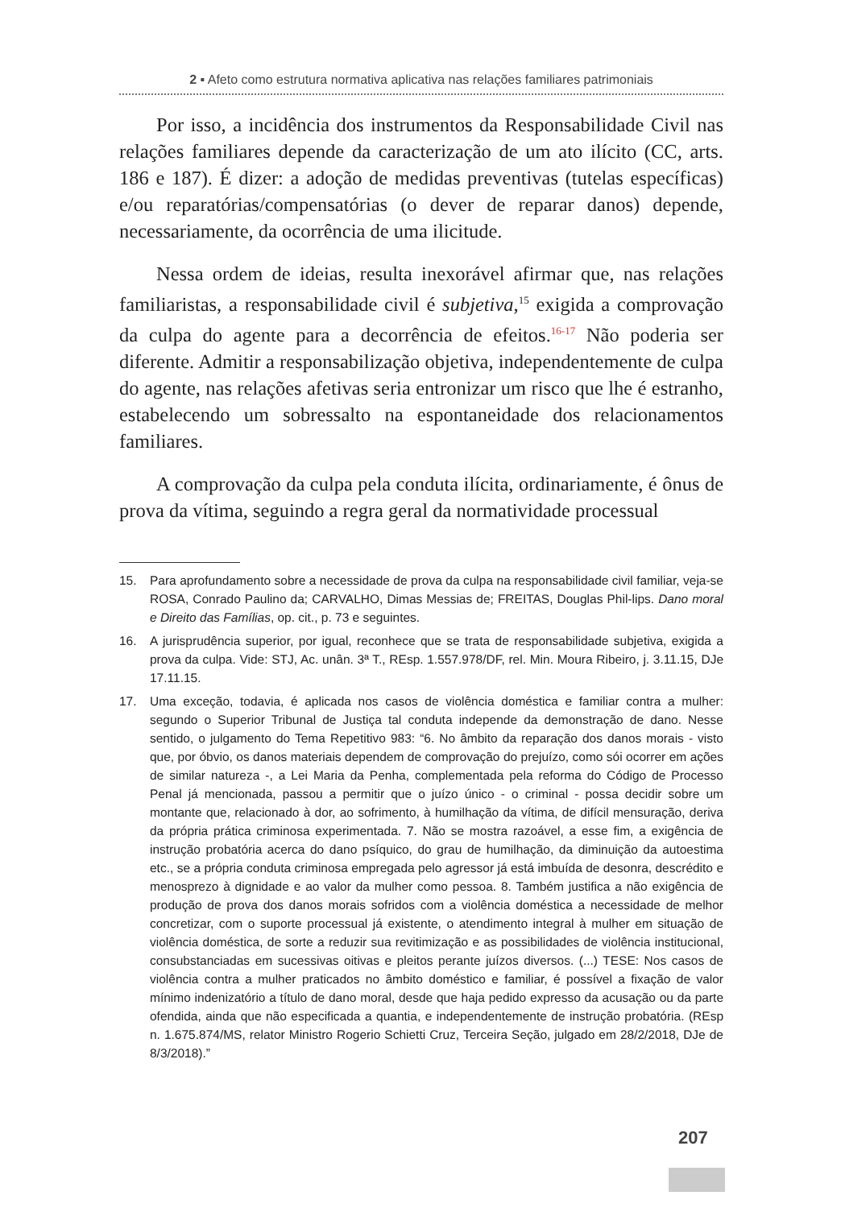2 ▪ Afeto como estrutura normativa aplicativa nas relações familiares patrimoniais
Por isso, a incidência dos instrumentos da Responsabilidade Civil nas relações familiares depende da caracterização de um ato ilícito (CC, arts. 186 e 187). É dizer: a adoção de medidas preventivas (tutelas específicas) e/ou reparatórias/compensatórias (o dever de reparar danos) depende, necessariamente, da ocorrência de uma ilicitude.
Nessa ordem de ideias, resulta inexorável afirmar que, nas relações familiaristas, a responsabilidade civil é subjetiva,<sup>15</sup> exigida a comprovação da culpa do agente para a decorrência de efeitos.<sup>16-17</sup> Não poderia ser diferente. Admitir a responsabilização objetiva, independentemente de culpa do agente, nas relações afetivas seria entronizar um risco que lhe é estranho, estabelecendo um sobressalto na espontaneidade dos relacionamentos familiares.
A comprovação da culpa pela conduta ilícita, ordinariamente, é ônus de prova da vítima, seguindo a regra geral da normatividade processual
15. Para aprofundamento sobre a necessidade de prova da culpa na responsabilidade civil familiar, veja-se ROSA, Conrado Paulino da; CARVALHO, Dimas Messias de; FREITAS, Douglas Phil-lips. Dano moral e Direito das Famílias, op. cit., p. 73 e seguintes.
16. A jurisprudência superior, por igual, reconhece que se trata de responsabilidade subjetiva, exigida a prova da culpa. Vide: STJ, Ac. unân. 3ª T., REsp. 1.557.978/DF, rel. Min. Moura Ribeiro, j. 3.11.15, DJe 17.11.15.
17. Uma exceção, todavia, é aplicada nos casos de violência doméstica e familiar contra a mulher: segundo o Superior Tribunal de Justiça tal conduta independe da demonstração de dano. Nesse sentido, o julgamento do Tema Repetitivo 983: “6. No âmbito da reparação dos danos morais - visto que, por óbvio, os danos materiais dependem de comprovação do prejuízo, como sói ocorrer em ações de similar natureza -, a Lei Maria da Penha, complementada pela reforma do Código de Processo Penal já mencionada, passou a permitir que o juízo único - o criminal - possa decidir sobre um montante que, relacionado à dor, ao sofrimento, à humilhação da vítima, de difícil mensuração, deriva da própria prática criminosa experimentada. 7. Não se mostra razoável, a esse fim, a exigência de instrução probatória acerca do dano psíquico, do grau de humilhação, da diminuição da autoestima etc., se a própria conduta criminosa empregada pelo agressor já está imbuída de desonra, descrédito e menosprezo à dignidade e ao valor da mulher como pessoa. 8. Também justifica a não exigência de produção de prova dos danos morais sofridos com a violência doméstica a necessidade de melhor concretizar, com o suporte processual já existente, o atendimento integral à mulher em situação de violência doméstica, de sorte a reduzir sua revitimização e as possibilidades de violência institucional, consubstanciadas em sucessivas oitivas e pleitos perante juízos diversos. (...) TESE: Nos casos de violência contra a mulher praticados no âmbito doméstico e familiar, é possível a fixação de valor mínimo indenizatório a título de dano moral, desde que haja pedido expresso da acusação ou da parte ofendida, ainda que não especificada a quantia, e independentemente de instrução probatória. (REsp n. 1.675.874/MS, relator Ministro Rogerio Schietti Cruz, Terceira Seção, julgado em 28/2/2018, DJe de 8/3/2018).”
207